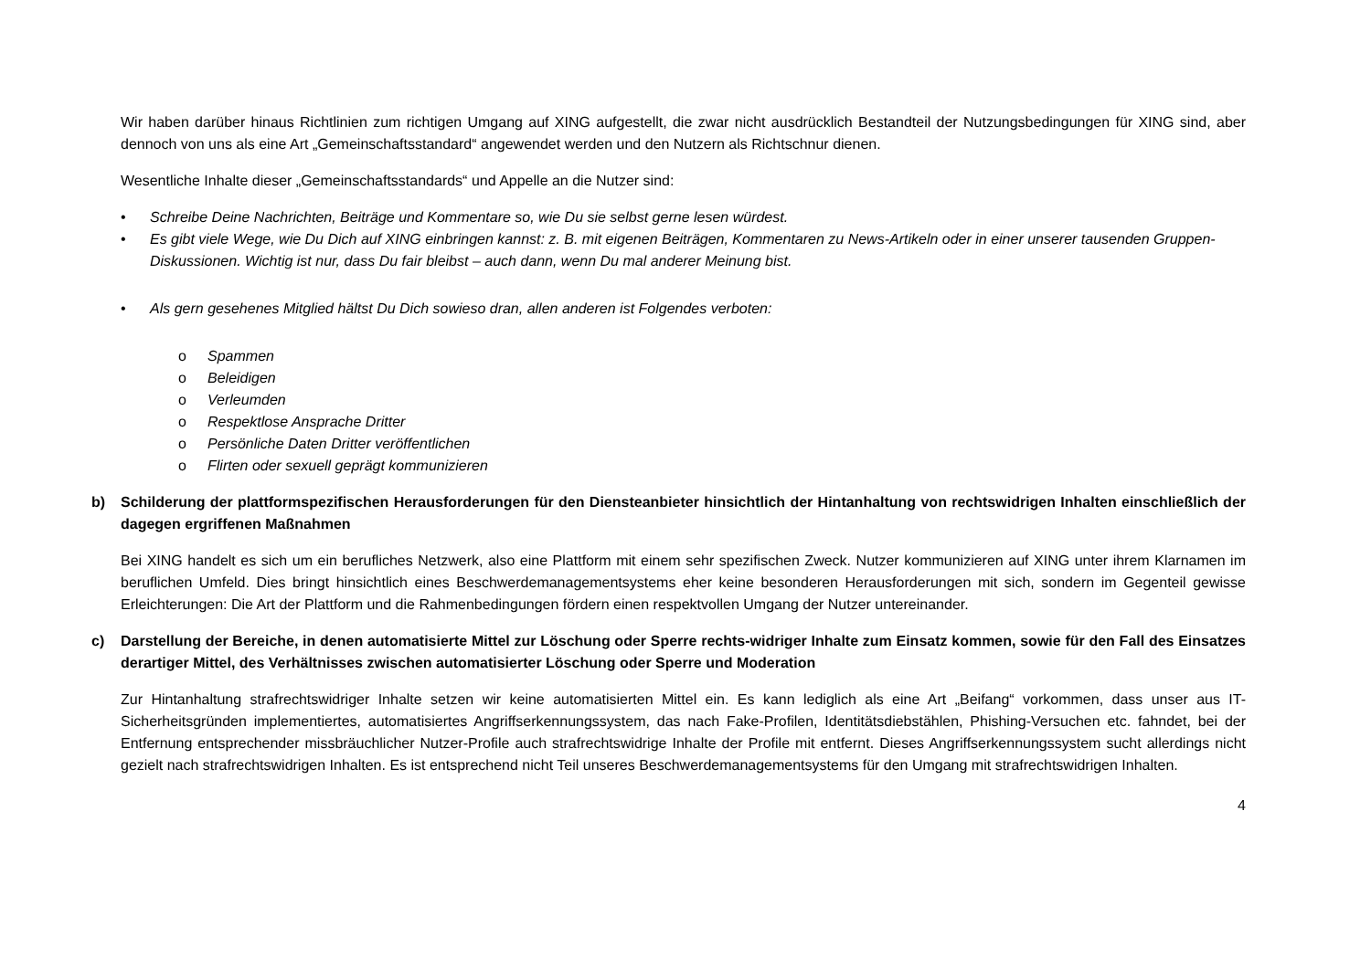Wir haben darüber hinaus Richtlinien zum richtigen Umgang auf XING aufgestellt, die zwar nicht ausdrücklich Bestandteil der Nutzungsbedingungen für XING sind, aber dennoch von uns als eine Art „Gemeinschaftsstandard“ angewendet werden und den Nutzern als Richtschnur dienen.
Wesentliche Inhalte dieser „Gemeinschaftsstandards“ und Appelle an die Nutzer sind:
• Schreibe Deine Nachrichten, Beiträge und Kommentare so, wie Du sie selbst gerne lesen würdest.
• Es gibt viele Wege, wie Du Dich auf XING einbringen kannst: z. B. mit eigenen Beiträgen, Kommentaren zu News-Artikeln oder in einer unserer tausenden Gruppen-Diskussionen. Wichtig ist nur, dass Du fair bleibst – auch dann, wenn Du mal anderer Meinung bist.
• Als gern gesehenes Mitglied hältst Du Dich sowieso dran, allen anderen ist Folgendes verboten:
o Spammen
o Beleidigen
o Verleumden
o Respektlose Ansprache Dritter
o Persönliche Daten Dritter veröffentlichen
o Flirten oder sexuell geprägt kommunizieren
b) Schilderung der plattformspezifischen Herausforderungen für den Diensteanbieter hinsichtlich der Hintanhaltung von rechtswidrigen Inhalten einschließlich der dagegen ergriffenen Maßnahmen
Bei XING handelt es sich um ein berufliches Netzwerk, also eine Plattform mit einem sehr spezifischen Zweck. Nutzer kommunizieren auf XING unter ihrem Klarnamen im beruflichen Umfeld. Dies bringt hinsichtlich eines Beschwerdemanagementsystems eher keine besonderen Herausforderungen mit sich, sondern im Gegenteil gewisse Erleichterungen: Die Art der Plattform und die Rahmenbedingungen fördern einen respektvollen Umgang der Nutzer untereinander.
c) Darstellung der Bereiche, in denen automatisierte Mittel zur Löschung oder Sperre rechts-widriger Inhalte zum Einsatz kommen, sowie für den Fall des Einsatzes derartiger Mittel, des Verhältnisses zwischen automatisierter Löschung oder Sperre und Moderation
Zur Hintanhaltung strafrechtswidriger Inhalte setzen wir keine automatisierten Mittel ein. Es kann lediglich als eine Art „Beifang“ vorkommen, dass unser aus IT-Sicherheitsgründen implementiertes, automatisiertes Angriffserkennungssystem, das nach Fake-Profilen, Identitätsdiebstählen, Phishing-Versuchen etc. fahndet, bei der Entfernung entsprechender missbräuchlicher Nutzer-Profile auch strafrechtswidrige Inhalte der Profile mit entfernt. Dieses Angriffserkennungssystem sucht allerdings nicht gezielt nach strafrechtswidrigen Inhalten. Es ist entsprechend nicht Teil unseres Beschwerdemanagementsystems für den Umgang mit strafrechtswidrigen Inhalten.
4